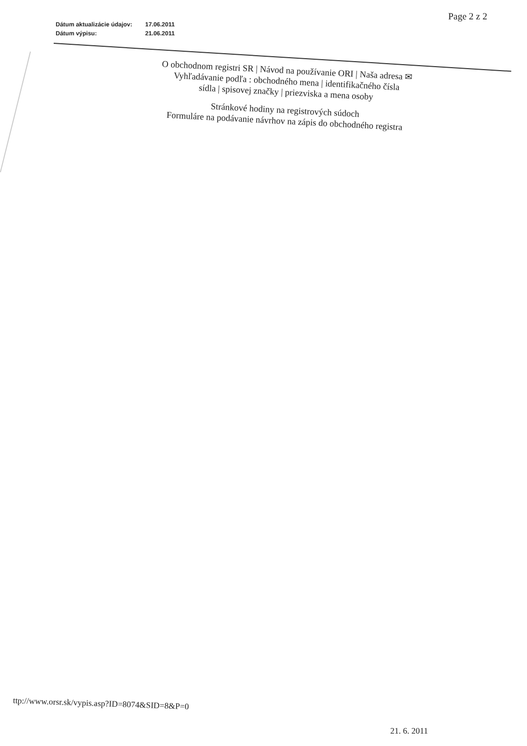Page 2 z 2
| Dátum aktualizácie údajov: | 17.06.2011 |
| Dátum výpisu: | 21.06.2011 |
O obchodnom registri SR | Návod na používanie ORI | Naša adresa ✉
Vyhľadávanie podľa : obchodného mena | identifikačného čísla
sídla | spisovej značky | priezviska a mena osoby
Stránkové hodiny na registrových súdoch
Formuláre na podávanie návrhov na zápis do obchodného registra
ttp://www.orsr.sk/vypis.asp?ID=8074&SID=8&P=0
21. 6. 2011